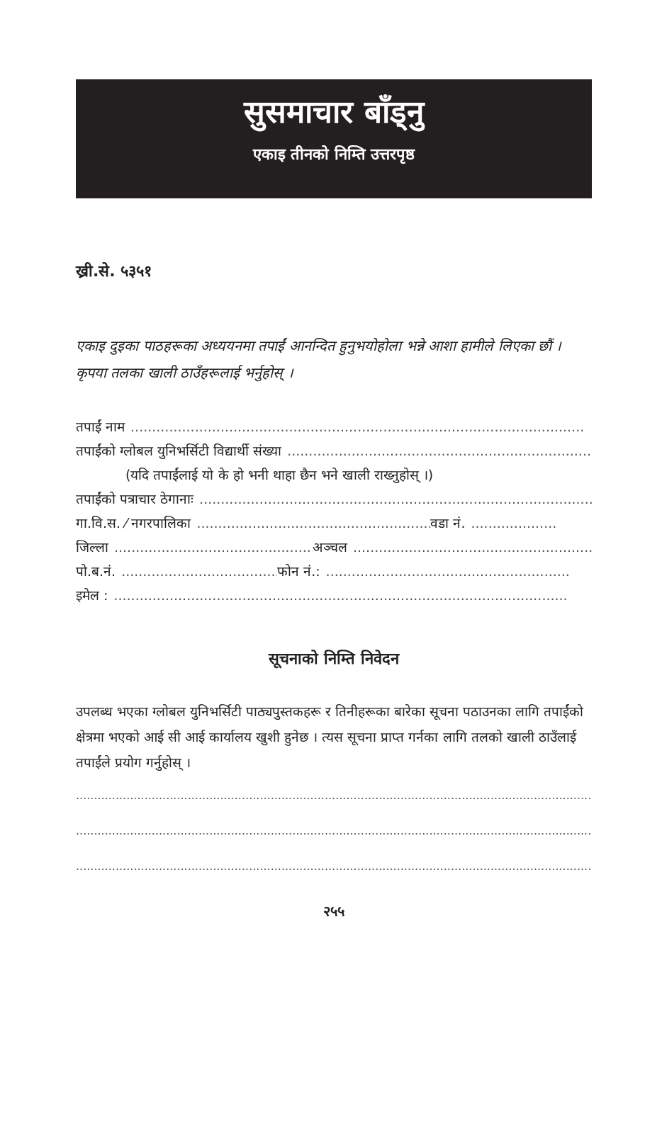सुसमाचार बाँड्नु
एकाइ तीनको निम्ति उत्तरपृष्ठ
ख्री.से. ५३५१
एकाइ दुइका पाठहरूका अध्ययनमा तपाईं आनन्दित हुनुभयोहोला भन्ने आशा हामीले लिएका छौं । कृपया तलका खाली ठाउँहरूलाई भर्नुहोस् ।
तपाईं नाम ..........................................................................................................
तपाईंको ग्लोबल युनिभर्सिटी विद्यार्थी संख्या ..........................................................................
(यदि तपाईंलाई यो के हो भनी थाहा छैन भने खाली राख्नुहोस् ।)
तपाईंको पत्राचार ठेगानाः ..................................................................................................
गा.वि.स. ⁄ नगरपालिका ....................................................... वडा नं. ....................
जिल्ला ............................................... अञ्चल .........................................................
पो.ब.नं. ...................................... फोन नं.: .........................................................
इमेल : ..........................................................................................................
सूचनाको निम्ति निवेदन
उपलब्ध भएका ग्लोबल युनिभर्सिटी पाठ्यपुस्तकहरू र तिनीहरूका बारेका सूचना पठाउनका लागि तपाईंको क्षेत्रमा भएको आई सी आई कार्यालय खुशी हुनेछ । त्यस सूचना प्राप्त गर्नका लागि तलको खाली ठाउँलाई तपाईंले प्रयोग गर्नुहोस् ।
....................................................................................................................................................
....................................................................................................................................................
....................................................................................................................................................
२५५